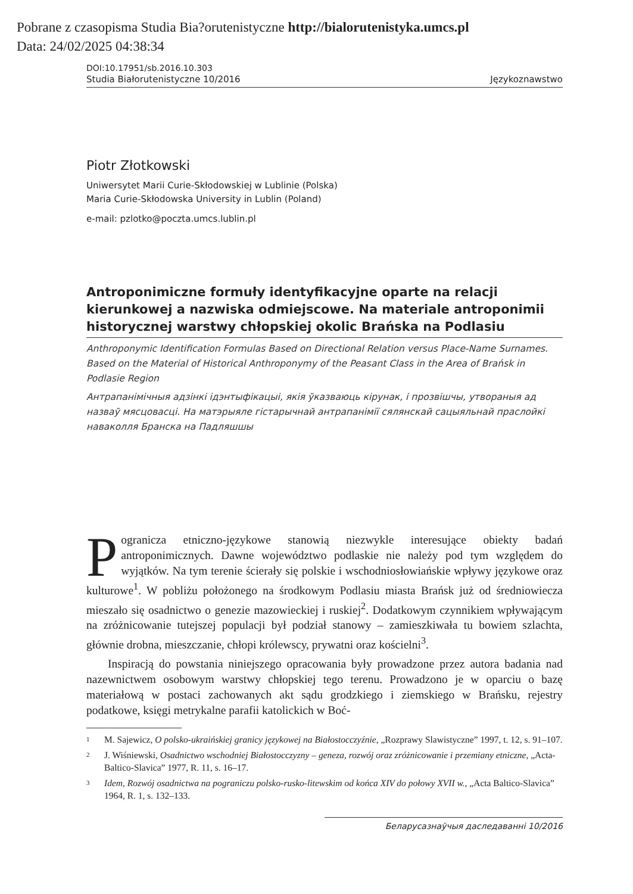Pobrane z czasopisma Studia Bia?orutenistyczne http://bialorutenistyka.umcs.pl
Data: 24/02/2025 04:38:34
DOI:10.17951/sb.2016.10.303
Studia Białorutenistyczne 10/2016 Językoznawstwo
Piotr Złotkowski
Uniwersytet Marii Curie-Skłodowskiej w Lublinie (Polska)
Maria Curie-Skłodowska University in Lublin (Poland)
e-mail: pzlotko@poczta.umcs.lublin.pl
Antroponimiczne formuły identyfikacyjne oparte na relacji kierunkowej a nazwiska odmiejscowe. Na materiale antroponimii historycznej warstwy chłopskiej okolic Brańska na Podlasiu
Anthroponymic Identification Formulas Based on Directional Relation versus Place-Name Surnames. Based on the Material of Historical Anthroponymy of the Peasant Class in the Area of Brańsk in Podlasie Region
Антрапанімічныя адзінкі ідэнтыфікацыі, якія ўказваюць кірунак, і прозвішчы, утвораныя ад назваў мясцовасці. На матэрыяле гістарычнай антрапанімії сялянскай сацыяльнай праслойкі наваколля Бранска на Падляшшы
Pogranicza etniczno-językowe stanowią niezwykle interesujące obiekty badań antroponimicznych. Dawne województwo podlaskie nie należy pod tym względem do wyjątków. Na tym terenie ścierały się polskie i wschodniosłowiańskie wpływy językowe oraz kulturowe<sup>1</sup>. W pobliżu położonego na środkowym Podlasiu miasta Brańsk już od średniowiecza mieszało się osadnictwo o genezie mazowieckiej i ruskiej<sup>2</sup>. Dodatkowym czynnikiem wpływającym na zróżnicowanie tutejszej populacji był podział stanowy – zamieszkiwała tu bowiem szlachta, głównie drobna, mieszczanie, chłopi królewscy, prywatni oraz kościelni<sup>3</sup>.
Inspiracją do powstania niniejszego opracowania były prowadzone przez autora badania nad nazewnictwem osobowym warstwy chłopskiej tego terenu. Prowadzono je w oparciu o bazę materiałową w postaci zachowanych akt sądu grodzkiego i ziemskiego w Brańsku, rejestry podatkowe, księgi metrykalne parafii katolickich w Boć-
1
M. Sajewicz, O polsko-ukraińskiej granicy językowej na Białostocczyźnie, „Rozprawy Slawistyczne” 1997, t. 12, s. 91–107.
2
J. Wiśniewski, Osadnictwo wschodniej Białostocczyzny – geneza, rozwój oraz zróżnicowanie i przemiany etniczne, „Acta-Baltico-Slavica” 1977, R. 11, s. 16–17.
3
Idem, Rozwój osadnictwa na pograniczu polsko-rusko-litewskim od końca XIV do połowy XVII w., „Acta Baltico-Slavica” 1964, R. 1, s. 132–133.
Беларусазнаўчыя даследаванні 10/2016